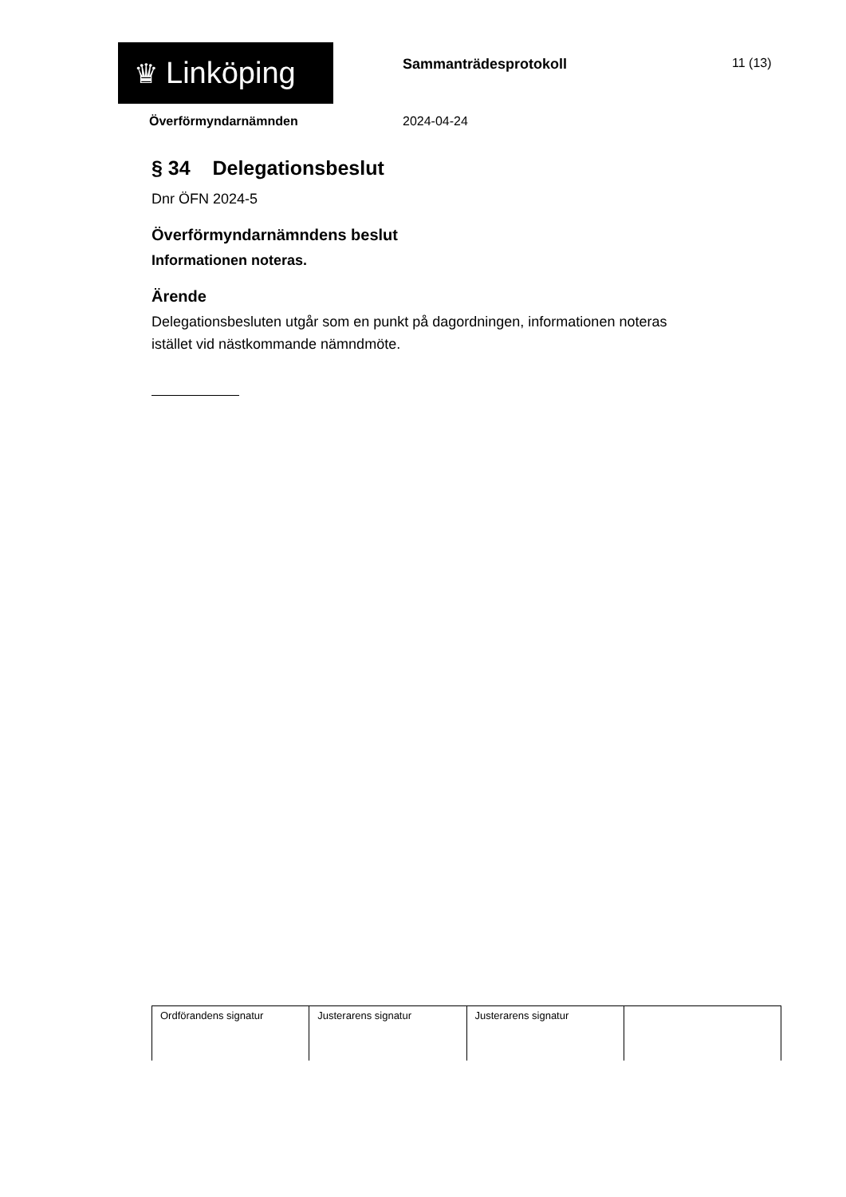♛ Linköping Sammanträdesprotokoll 11 (13)
Överförmyndarnämnden 2024-04-24
§ 34 Delegationsbeslut
Dnr ÖFN 2024-5
Överförmyndarnämndens beslut
Informationen noteras.
Ärende
Delegationsbesluten utgår som en punkt på dagordningen, informationen noteras istället vid nästkommande nämndmöte.
| Ordförandens signatur | Justerarens signatur | Justerarens signatur | |